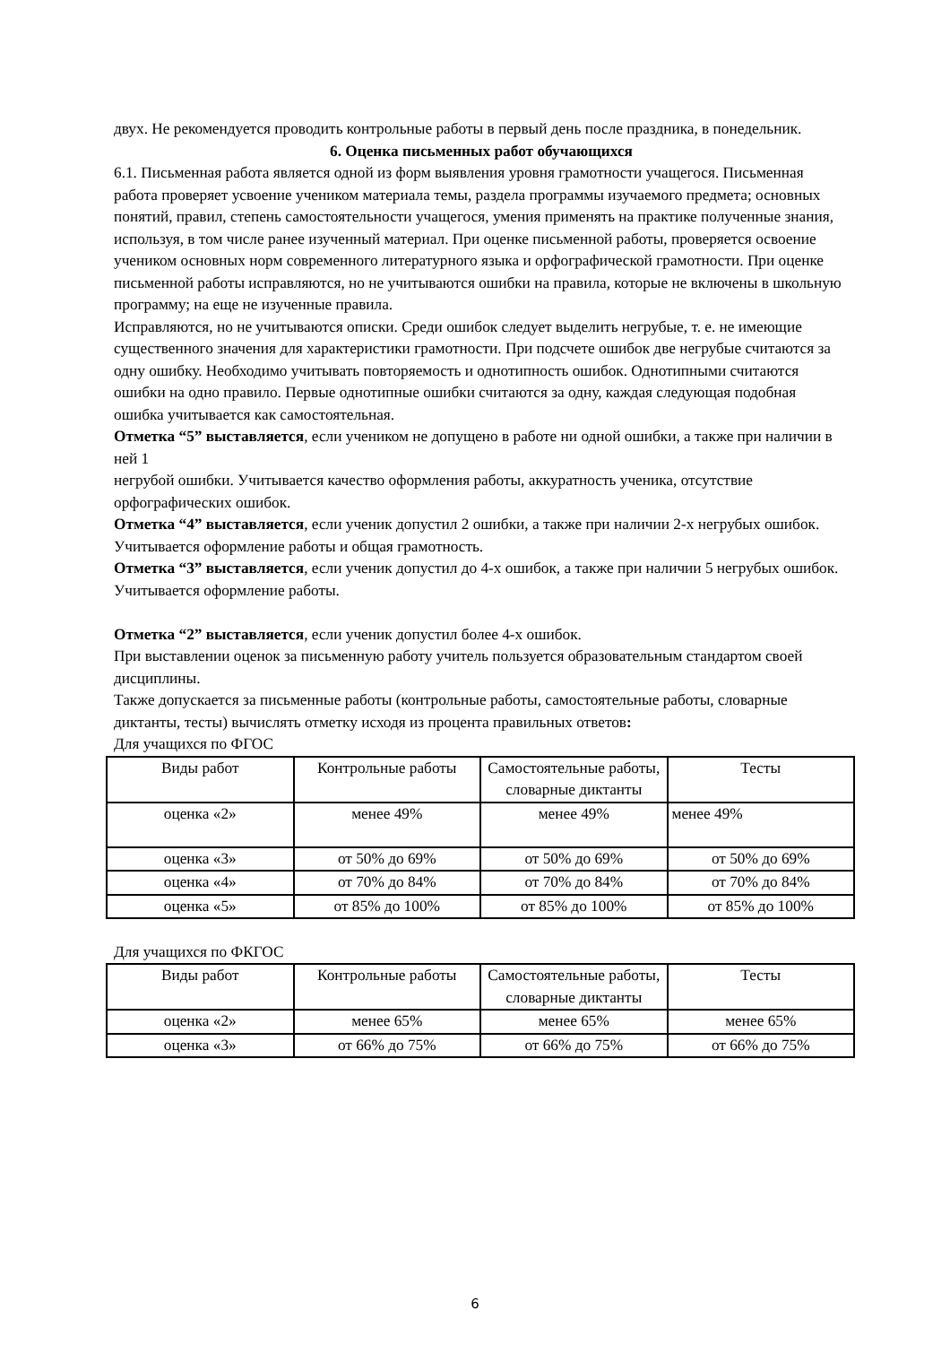двух. Не рекомендуется проводить контрольные работы в первый день после праздника, в понедельник.
6. Оценка письменных работ обучающихся
6.1. Письменная работа является одной из форм выявления уровня грамотности учащегося. Письменная работа проверяет усвоение учеником материала темы, раздела программы изучаемого предмета; основных понятий, правил, степень самостоятельности учащегося, умения применять на практике полученные знания, используя, в том числе ранее изученный материал. При оценке письменной работы, проверяется освоение учеником основных норм современного литературного языка и орфографической грамотности. При оценке письменной работы исправляются, но не учитываются ошибки на правила, которые не включены в школьную программу; на еще не изученные правила.
Исправляются, но не учитываются описки. Среди ошибок следует выделить негрубые, т. е. не имеющие существенного значения для характеристики грамотности. При подсчете ошибок две негрубые считаются за одну ошибку. Необходимо учитывать повторяемость и однотипность ошибок. Однотипными считаются ошибки на одно правило. Первые однотипные ошибки считаются за одну, каждая следующая подобная ошибка учитывается как самостоятельная.
Отметка “5” выставляется, если учеником не допущено в работе ни одной ошибки, а также при наличии в ней 1
негрубой ошибки. Учитывается качество оформления работы, аккуратность ученика, отсутствие орфографических ошибок.
Отметка “4” выставляется, если ученик допустил 2 ошибки, а также при наличии 2-х негрубых ошибок.
Учитывается оформление работы и общая грамотность.
Отметка “3” выставляется, если ученик допустил до 4-х ошибок, а также при наличии 5 негрубых ошибок. Учитывается оформление работы.
Отметка “2” выставляется, если ученик допустил более 4-х ошибок.
При выставлении оценок за письменную работу учитель пользуется образовательным стандартом своей дисциплины.
Также допускается за письменные работы (контрольные работы, самостоятельные работы, словарные диктанты, тесты) вычислять отметку исходя из процента правильных ответов:
Для учащихся по ФГОС
| Виды работ | Контрольные работы | Самостоятельные работы, словарные диктанты | Тесты |
| оценка «2» | менее 49% | менее 49% | менее 49% |
| оценка «3» | от 50% до 69% | от 50% до 69% | от 50% до 69% |
| оценка «4» | от 70% до 84% | от 70% до 84% | от 70% до 84% |
| оценка «5» | от 85% до 100% | от 85% до 100% | от 85% до 100% |
Для учащихся по ФКГОС
| Виды работ | Контрольные работы | Самостоятельные работы, словарные диктанты | Тесты |
| оценка «2» | менее 65% | менее 65% | менее 65% |
| оценка «3» | от 66% до 75% | от 66% до 75% | от 66% до 75% |
6